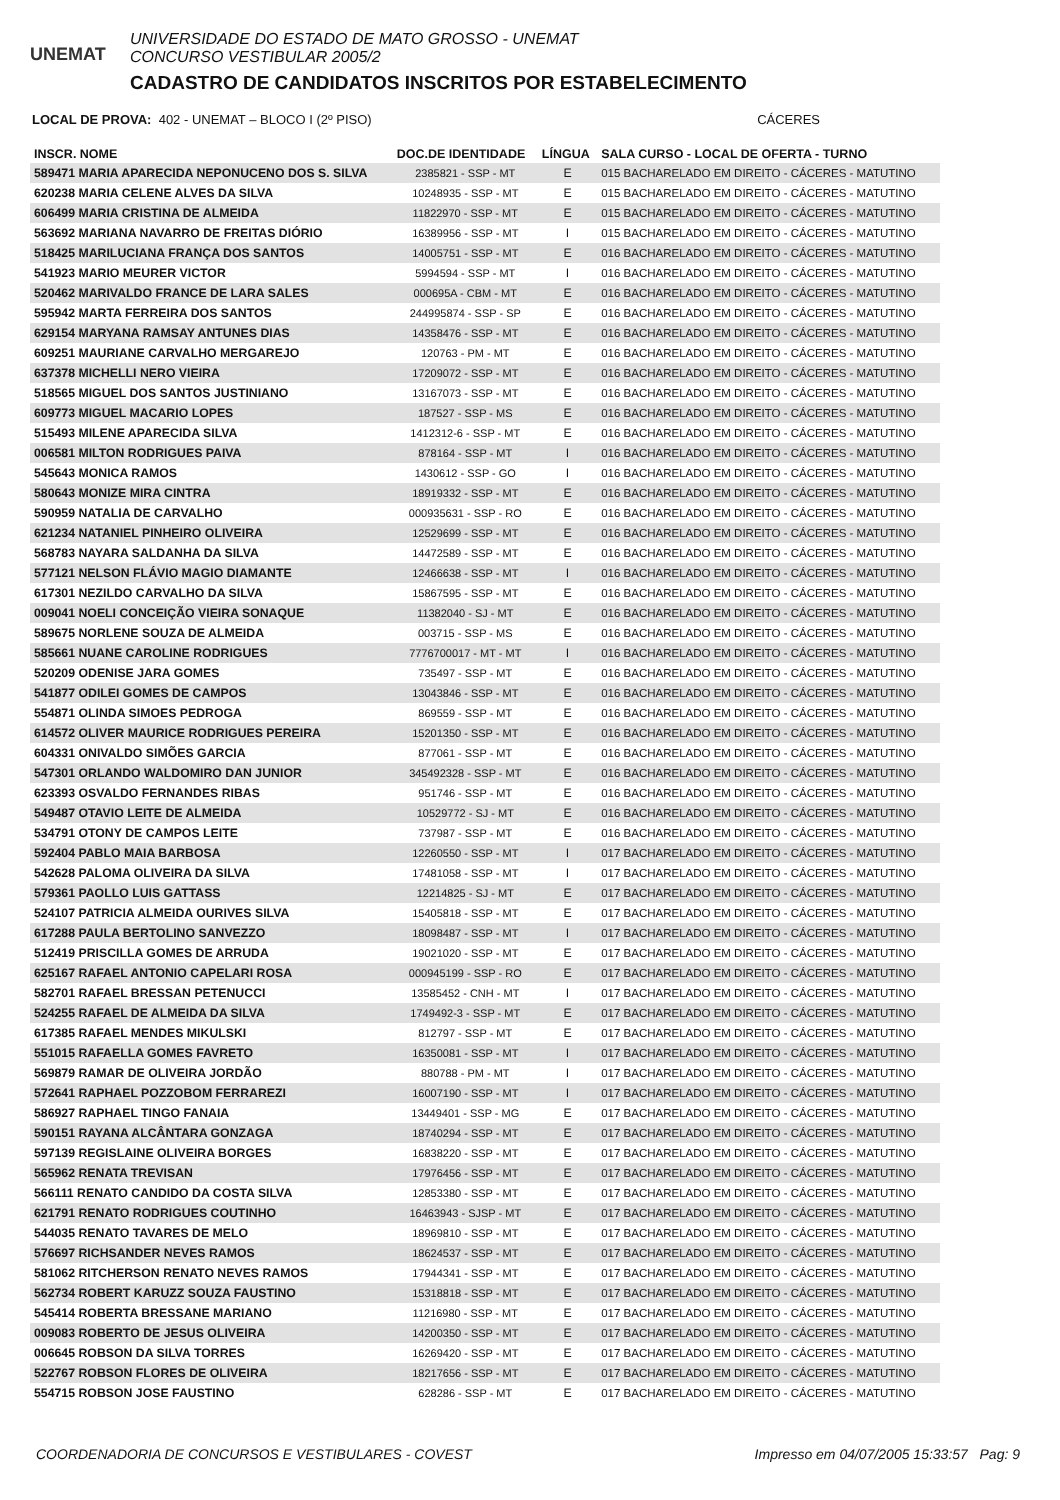UNEMAT
UNIVERSIDADE DO ESTADO DE MATO GROSSO - UNEMAT
CONCURSO VESTIBULAR 2005/2
CADASTRO DE CANDIDATOS INSCRITOS POR ESTABELECIMENTO
LOCAL DE PROVA: 402 - UNEMAT – BLOCO I (2º PISO) CÁCERES
| INSCR. NOME | DOC.DE IDENTIDADE | LÍNGUA | SALA CURSO - LOCAL DE OFERTA - TURNO |
| --- | --- | --- | --- |
| 589471 MARIA APARECIDA NEPONUCENO DOS S. SILVA | 2385821 - SSP - MT | E | 015 BACHARELADO EM DIREITO - CÁCERES - MATUTINO |
| 620238 MARIA CELENE ALVES DA SILVA | 10248935 - SSP - MT | E | 015 BACHARELADO EM DIREITO - CÁCERES - MATUTINO |
| 606499 MARIA CRISTINA DE ALMEIDA | 11822970 - SSP - MT | E | 015 BACHARELADO EM DIREITO - CÁCERES - MATUTINO |
| 563692 MARIANA NAVARRO DE FREITAS DIÓRIO | 16389956 - SSP - MT | I | 015 BACHARELADO EM DIREITO - CÁCERES - MATUTINO |
| 518425 MARILUCIANA FRANÇA DOS SANTOS | 14005751 - SSP - MT | E | 016 BACHARELADO EM DIREITO - CÁCERES - MATUTINO |
| 541923 MARIO MEURER VICTOR | 5994594 - SSP - MT | I | 016 BACHARELADO EM DIREITO - CÁCERES - MATUTINO |
| 520462 MARIVALDO FRANCE DE LARA SALES | 000695A - CBM - MT | E | 016 BACHARELADO EM DIREITO - CÁCERES - MATUTINO |
| 595942 MARTA FERREIRA DOS SANTOS | 244995874 - SSP - SP | E | 016 BACHARELADO EM DIREITO - CÁCERES - MATUTINO |
| 629154 MARYANA RAMSAY ANTUNES DIAS | 14358476 - SSP - MT | E | 016 BACHARELADO EM DIREITO - CÁCERES - MATUTINO |
| 609251 MAURIANE CARVALHO MERGAREJO | 120763 - PM - MT | E | 016 BACHARELADO EM DIREITO - CÁCERES - MATUTINO |
| 637378 MICHELLI NERO VIEIRA | 17209072 - SSP - MT | E | 016 BACHARELADO EM DIREITO - CÁCERES - MATUTINO |
| 518565 MIGUEL DOS SANTOS JUSTINIANO | 13167073 - SSP - MT | E | 016 BACHARELADO EM DIREITO - CÁCERES - MATUTINO |
| 609773 MIGUEL MACARIO LOPES | 187527 - SSP - MS | E | 016 BACHARELADO EM DIREITO - CÁCERES - MATUTINO |
| 515493 MILENE APARECIDA SILVA | 1412312-6 - SSP - MT | E | 016 BACHARELADO EM DIREITO - CÁCERES - MATUTINO |
| 006581 MILTON RODRIGUES PAIVA | 878164 - SSP - MT | I | 016 BACHARELADO EM DIREITO - CÁCERES - MATUTINO |
| 545643 MONICA RAMOS | 1430612 - SSP - GO | I | 016 BACHARELADO EM DIREITO - CÁCERES - MATUTINO |
| 580643 MONIZE MIRA CINTRA | 18919332 - SSP - MT | E | 016 BACHARELADO EM DIREITO - CÁCERES - MATUTINO |
| 590959 NATALIA DE CARVALHO | 000935631 - SSP - RO | E | 016 BACHARELADO EM DIREITO - CÁCERES - MATUTINO |
| 621234 NATANIEL PINHEIRO OLIVEIRA | 12529699 - SSP - MT | E | 016 BACHARELADO EM DIREITO - CÁCERES - MATUTINO |
| 568783 NAYARA SALDANHA DA SILVA | 14472589 - SSP - MT | E | 016 BACHARELADO EM DIREITO - CÁCERES - MATUTINO |
| 577121 NELSON FLÁVIO MAGIO DIAMANTE | 12466638 - SSP - MT | I | 016 BACHARELADO EM DIREITO - CÁCERES - MATUTINO |
| 617301 NEZILDO CARVALHO DA SILVA | 15867595 - SSP - MT | E | 016 BACHARELADO EM DIREITO - CÁCERES - MATUTINO |
| 009041 NOELI CONCEIÇÃO VIEIRA SONAQUE | 11382040 - SJ - MT | E | 016 BACHARELADO EM DIREITO - CÁCERES - MATUTINO |
| 589675 NORLENE SOUZA DE ALMEIDA | 003715 - SSP - MS | E | 016 BACHARELADO EM DIREITO - CÁCERES - MATUTINO |
| 585661 NUANE CAROLINE RODRIGUES | 7776700017 - MT - MT | I | 016 BACHARELADO EM DIREITO - CÁCERES - MATUTINO |
| 520209 ODENISE JARA GOMES | 735497 - SSP - MT | E | 016 BACHARELADO EM DIREITO - CÁCERES - MATUTINO |
| 541877 ODILEI GOMES DE CAMPOS | 13043846 - SSP - MT | E | 016 BACHARELADO EM DIREITO - CÁCERES - MATUTINO |
| 554871 OLINDA SIMOES PEDROGA | 869559 - SSP - MT | E | 016 BACHARELADO EM DIREITO - CÁCERES - MATUTINO |
| 614572 OLIVER MAURICE RODRIGUES PEREIRA | 15201350 - SSP - MT | E | 016 BACHARELADO EM DIREITO - CÁCERES - MATUTINO |
| 604331 ONIVALDO SIMÕES GARCIA | 877061 - SSP - MT | E | 016 BACHARELADO EM DIREITO - CÁCERES - MATUTINO |
| 547301 ORLANDO WALDOMIRO DAN JUNIOR | 345492328 - SSP - MT | E | 016 BACHARELADO EM DIREITO - CÁCERES - MATUTINO |
| 623393 OSVALDO FERNANDES RIBAS | 951746 - SSP - MT | E | 016 BACHARELADO EM DIREITO - CÁCERES - MATUTINO |
| 549487 OTAVIO LEITE DE ALMEIDA | 10529772 - SJ - MT | E | 016 BACHARELADO EM DIREITO - CÁCERES - MATUTINO |
| 534791 OTONY DE CAMPOS LEITE | 737987 - SSP - MT | E | 016 BACHARELADO EM DIREITO - CÁCERES - MATUTINO |
| 592404 PABLO MAIA BARBOSA | 12260550 - SSP - MT | I | 017 BACHARELADO EM DIREITO - CÁCERES - MATUTINO |
| 542628 PALOMA OLIVEIRA DA SILVA | 17481058 - SSP - MT | I | 017 BACHARELADO EM DIREITO - CÁCERES - MATUTINO |
| 579361 PAOLLO LUIS GATTASS | 12214825 - SJ - MT | E | 017 BACHARELADO EM DIREITO - CÁCERES - MATUTINO |
| 524107 PATRICIA ALMEIDA OURIVES SILVA | 15405818 - SSP - MT | E | 017 BACHARELADO EM DIREITO - CÁCERES - MATUTINO |
| 617288 PAULA BERTOLINO SANVEZZO | 18098487 - SSP - MT | I | 017 BACHARELADO EM DIREITO - CÁCERES - MATUTINO |
| 512419 PRISCILLA GOMES DE ARRUDA | 19021020 - SSP - MT | E | 017 BACHARELADO EM DIREITO - CÁCERES - MATUTINO |
| 625167 RAFAEL ANTONIO CAPELARI ROSA | 000945199 - SSP - RO | E | 017 BACHARELADO EM DIREITO - CÁCERES - MATUTINO |
| 582701 RAFAEL BRESSAN PETENUCCI | 13585452 - CNH - MT | I | 017 BACHARELADO EM DIREITO - CÁCERES - MATUTINO |
| 524255 RAFAEL DE ALMEIDA DA SILVA | 1749492-3 - SSP - MT | E | 017 BACHARELADO EM DIREITO - CÁCERES - MATUTINO |
| 617385 RAFAEL MENDES MIKULSKI | 812797 - SSP - MT | E | 017 BACHARELADO EM DIREITO - CÁCERES - MATUTINO |
| 551015 RAFAELLA GOMES FAVRETO | 16350081 - SSP - MT | I | 017 BACHARELADO EM DIREITO - CÁCERES - MATUTINO |
| 569879 RAMAR DE OLIVEIRA JORDÃO | 880788 - PM - MT | I | 017 BACHARELADO EM DIREITO - CÁCERES - MATUTINO |
| 572641 RAPHAEL POZZOBOM FERRAREZI | 16007190 - SSP - MT | I | 017 BACHARELADO EM DIREITO - CÁCERES - MATUTINO |
| 586927 RAPHAEL TINGO FANAIA | 13449401 - SSP - MG | E | 017 BACHARELADO EM DIREITO - CÁCERES - MATUTINO |
| 590151 RAYANA ALCÂNTARA GONZAGA | 18740294 - SSP - MT | E | 017 BACHARELADO EM DIREITO - CÁCERES - MATUTINO |
| 597139 REGISLAINE OLIVEIRA BORGES | 16838220 - SSP - MT | E | 017 BACHARELADO EM DIREITO - CÁCERES - MATUTINO |
| 565962 RENATA TREVISAN | 17976456 - SSP - MT | E | 017 BACHARELADO EM DIREITO - CÁCERES - MATUTINO |
| 566111 RENATO CANDIDO DA COSTA SILVA | 12853380 - SSP - MT | E | 017 BACHARELADO EM DIREITO - CÁCERES - MATUTINO |
| 621791 RENATO RODRIGUES COUTINHO | 16463943 - SJSP - MT | E | 017 BACHARELADO EM DIREITO - CÁCERES - MATUTINO |
| 544035 RENATO TAVARES DE MELO | 18969810 - SSP - MT | E | 017 BACHARELADO EM DIREITO - CÁCERES - MATUTINO |
| 576697 RICHSANDER NEVES RAMOS | 18624537 - SSP - MT | E | 017 BACHARELADO EM DIREITO - CÁCERES - MATUTINO |
| 581062 RITCHERSON RENATO NEVES RAMOS | 17944341 - SSP - MT | E | 017 BACHARELADO EM DIREITO - CÁCERES - MATUTINO |
| 562734 ROBERT KARUZZ SOUZA FAUSTINO | 15318818 - SSP - MT | E | 017 BACHARELADO EM DIREITO - CÁCERES - MATUTINO |
| 545414 ROBERTA BRESSANE MARIANO | 11216980 - SSP - MT | E | 017 BACHARELADO EM DIREITO - CÁCERES - MATUTINO |
| 009083 ROBERTO DE JESUS OLIVEIRA | 14200350 - SSP - MT | E | 017 BACHARELADO EM DIREITO - CÁCERES - MATUTINO |
| 006645 ROBSON DA SILVA TORRES | 16269420 - SSP - MT | E | 017 BACHARELADO EM DIREITO - CÁCERES - MATUTINO |
| 522767 ROBSON FLORES DE OLIVEIRA | 18217656 - SSP - MT | E | 017 BACHARELADO EM DIREITO - CÁCERES - MATUTINO |
| 554715 ROBSON JOSE FAUSTINO | 628286 - SSP - MT | E | 017 BACHARELADO EM DIREITO - CÁCERES - MATUTINO |
COORDENADORIA DE CONCURSOS E VESTIBULARES - COVEST Impresso em 04/07/2005 15:33:57 Pag: 9